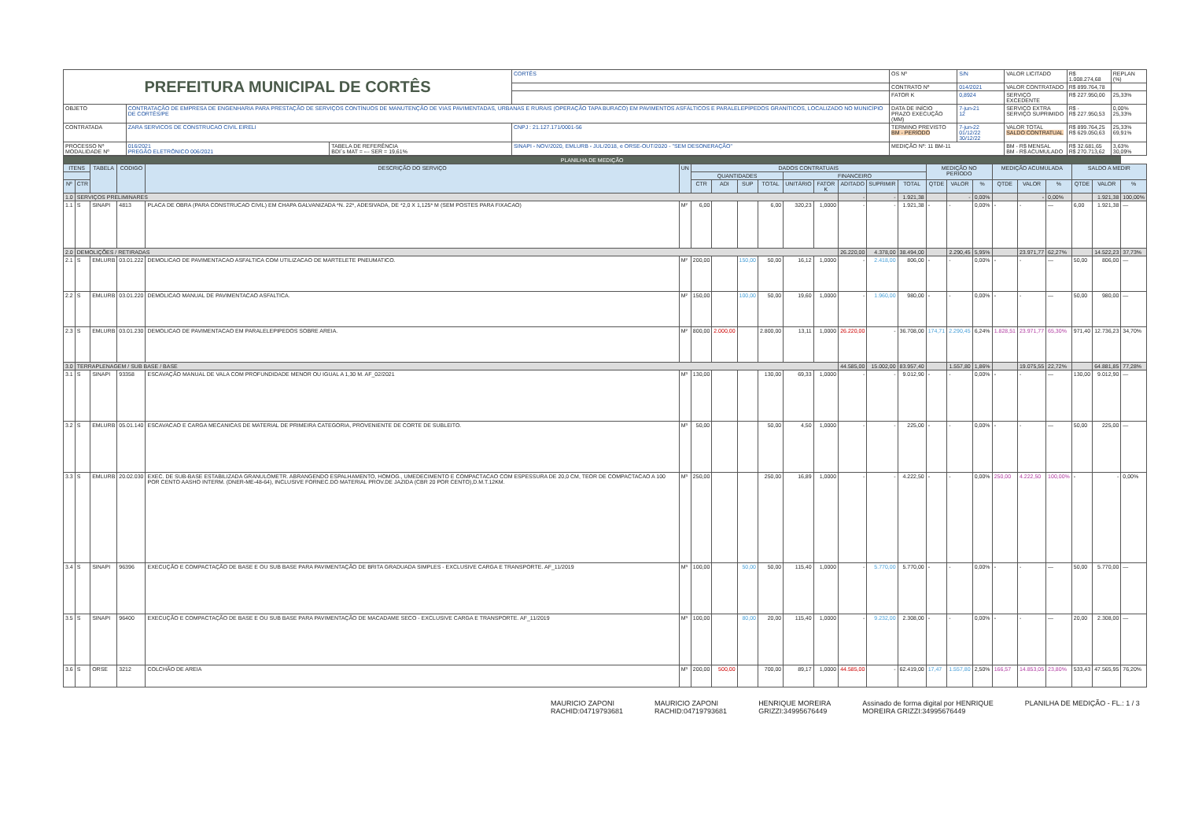| PREFEITURA MUNICIPAL DE CORTÊS | | | | CORTÊS | OS Nº | S/N | VALOR LICITADO | R$ 1.008.274,68 | REPLAN (%) |
| | | | | | CONTRATO Nº | 014/2021 | VALOR CONTRATADO | R$ 899.764,78 | |
| | | | | | FATOR K | 0,8924 | SERVIÇO EXCEDENTE | R$ 227.950,00 | 25,33% |
| OBJETO | CONTRATAÇÃO DE EMPRESA DE ENGENHARIA PARA PRESTAÇÃO DE SERVIÇOS CONTÍNUOS DE MANUTENÇÃO DE VIAS PAVIMENTADAS, URBANAS E RURAIS (OPERAÇÃO TAPA BURACO) EM PAVIMENTOS ASFÁLTICOS E PARALELEPÍPEDOS GRANÍTICOS, LOCALIZADO NO MUNICÍPIO DE CORTÊS/PE | | | | DATA DE INÍCIO PRAZO EXECUÇÃO (MM) | 7-jun-21 12 | SERVIÇO EXTRA SERVIÇO SUPRIMIDO | R$ - R$ 227.950,53 | 0,00% 25,33% |
| CONTRATADA | ZARA SERVICOS DE CONSTRUCAO CIVIL EIRELI | | CNPJ : 21.127.171/0001-56 | | TERMINO PREVISTO BM - PERÍODO | 7-jun-22 01/12/22 30/12/22 | VALOR TOTAL SALDO CONTRATUAL | R$ 899.764,25 R$ 629.050,63 | 25,33% 69,91% |
| PROCESSO Nº MODALIDADE Nº | 016/2021 PREGÃO ELETRÔNICO 006/2021 | TABELA DE REFERÊNCIA BDI´s MAT = --- SER = 19,61% | SINAPI - NOV/2020, EMLURB - JUL/2018, e ORSE-OUT/2020 - "SEM DESONERAÇÃO" | | MEDIÇÃO Nº: 11 BM-11 | | BM - R$ MENSAL BM - R$ ACUMULADO | R$ 32.681,65 R$ 270.713,62 | 3,63% 30,09% |
| PLANILHA DE MEDIÇÃO | | | | | | | | | | | | | | | | | | | | | | | |
| ITENS | | TABELA | CODIGO | DESCRIÇÃO DO SERVIÇO | UN | DADOS CONTRATUAIS | | | | | | | | | MEDIÇÃO NO PERÍODO | | | MEDIÇÃO ACUMULADA | | | SALDO A MEDIR | | |
| | | | | | | QUANTIDADES | | | | FINANCEIRO | | | | | | | | | | | | | |
| Nº | CTR | | | | | CTR | ADI | SUP | TOTAL | UNITÁRIO | FATOR K | ADITADO | SUPRIMIR | TOTAL | QTDE | VALOR | % | QTDE | VALOR | % | QTDE | VALOR | % |
| 1.0 | SERVIÇOS PRELIMINARES | | | | | | | | | | | - | - | 1.921,38 | | - | 0,00% | | - | 0,00% | | 1.921,38 | 100,00% |
| 1.1 | S | SINAPI | 4813 | PLACA DE OBRA (PARA CONSTRUCAO CIVIL) EM CHAPA GALVANIZADA *N. 22*, ADESIVADA, DE *2,0 X 1,125* M (SEM POSTES PARA FIXACAO) | M² | 6,00 | | | 6,00 | 320,23 | 1,0000 | - | - | 1.921,38 | - | - | 0,00% | - | - | — | 6,00 | 1.921,38 | — |
| 2.0 | DEMOLIÇÕES / RETIRADAS | | | | | | | | | | | 26.220,00 | 4.378,00 | 38.494,00 | | 2.290,45 | 5,95% | | 23.971,77 | 62,27% | | 14.522,23 | 37,73% |
| 2.1 | S | EMLURB | 03.01.222 | DEMOLICAO DE PAVIMENTACAO ASFALTICA COM UTILIZACAO DE MARTELETE PNEUMATICO. | M² | 200,00 | | 150,00 | 50,00 | 16,12 | 1,0000 | - | 2.418,00 | 806,00 | - | - | 0,00% | - | - | — | 50,00 | 806,00 | — |
| 2.2 | S | EMLURB | 03.01.220 | DEMOLICAO MANUAL DE PAVIMENTACAO ASFALTICA. | M² | 150,00 | | 100,00 | 50,00 | 19,60 | 1,0000 | - | 1.960,00 | 980,00 | - | - | 0,00% | - | - | — | 50,00 | 980,00 | — |
| 2.3 | S | EMLURB | 03.01.230 | DEMOLICAO DE PAVIMENTACAO EM PARALELEPIPEDOS SOBRE AREIA. | M² | 800,00 | 2.000,00 | | 2.800,00 | 13,11 | 1,0000 | 26.220,00 | - | 36.708,00 | 174,71 | 2.290,45 | 6,24% | 1.828,51 | 23.971,77 | 65,30% | 971,40 | 12.736,23 | 34,70% |
| 3.0 | TERRAPLENAGEM / SUB BASE / BASE | | | | | | | | | | | 44.585,00 | 15.002,00 | 83.957,40 | | 1.557,80 | 1,86% | | 19.075,55 | 22,72% | | 64.881,85 | 77,28% |
| 3.1 | S | SINAPI | 93358 | ESCAVAÇÃO MANUAL DE VALA COM PROFUNDIDADE MENOR OU IGUAL A 1,30 M. AF_02/2021 | M³ | 130,00 | | | 130,00 | 69,33 | 1,0000 | - | - | 9.012,90 | - | - | 0,00% | - | - | — | 130,00 | 9.012,90 | — |
| 3.2 | S | EMLURB | 05.01.140 | ESCAVACAO E CARGA MECANICAS DE MATERIAL DE PRIMEIRA CATEGORIA, PROVENIENTE DE CORTE DE SUBLEITO. | M³ | 50,00 | | | 50,00 | 4,50 | 1,0000 | - | - | 225,00 | - | - | 0,00% | - | - | — | 50,00 | 225,00 | — |
| 3.3 | S | EMLURB | 20.02.030 | EXEC. DE SUB-BASE ESTABILIZADA GRANULOMETR. ABRANGENDO ESPALHAMENTO, HOMOG., UMEDECIMENTO E COMPACTACAO COM ESPESSURA DE 20,0 CM, TEOR DE COMPACTACAO A 100 POR CENTO AASHO INTERM. (DNER-ME-48-64), INCLUSIVE FORNEC.DO MATERIAL PROV.DE JAZIDA (CBR 20 POR CENTO),D.M.T.12KM. | M³ | 250,00 | | | 250,00 | 16,89 | 1,0000 | - | - | 4.222,50 | - | - | 0,00% | 250,00 | 4.222,50 | 100,00% | - | - | 0,00% |
| 3.4 | S | SINAPI | 96396 | EXECUÇÃO E COMPACTAÇÃO DE BASE E OU SUB BASE PARA PAVIMENTAÇÃO DE BRITA GRADUADA SIMPLES - EXCLUSIVE CARGA E TRANSPORTE. AF_11/2019 | M³ | 100,00 | | 50,00 | 50,00 | 115,40 | 1,0000 | - | 5.770,00 | 5.770,00 | - | - | 0,00% | - | - | — | 50,00 | 5.770,00 | — |
| 3.5 | S | SINAPI | 96400 | EXECUÇÃO E COMPACTAÇÃO DE BASE E OU SUB BASE PARA PAVIMENTAÇÃO DE MACADAME SECO - EXCLUSIVE CARGA E TRANSPORTE. AF_11/2019 | M³ | 100,00 | | 80,00 | 20,00 | 115,40 | 1,0000 | - | 9.232,00 | 2.308,00 | - | - | 0,00% | - | - | — | 20,00 | 2.308,00 | — |
| 3.6 | S | ORSE | 3212 | COLCHÃO DE AREIA | M³ | 200,00 | 500,00 | | 700,00 | 89,17 | 1,0000 | 44.585,00 | - | 62.419,00 | 17,47 | 1.557,80 | 2,50% | 166,57 | 14.853,05 | 23,80% | 533,43 | 47.565,95 | 76,20% |
MAURICIO ZAPONI
RACHID:04719793681
MAURICIO ZAPONI
RACHID:04719793681
HENRIQUE MOREIRA
GRIZZI:34995676449
Assinado de forma digital por HENRIQUE
MOREIRA GRIZZI:34995676449
PLANILHA DE MEDIÇÃO - FL.: 1 / 3